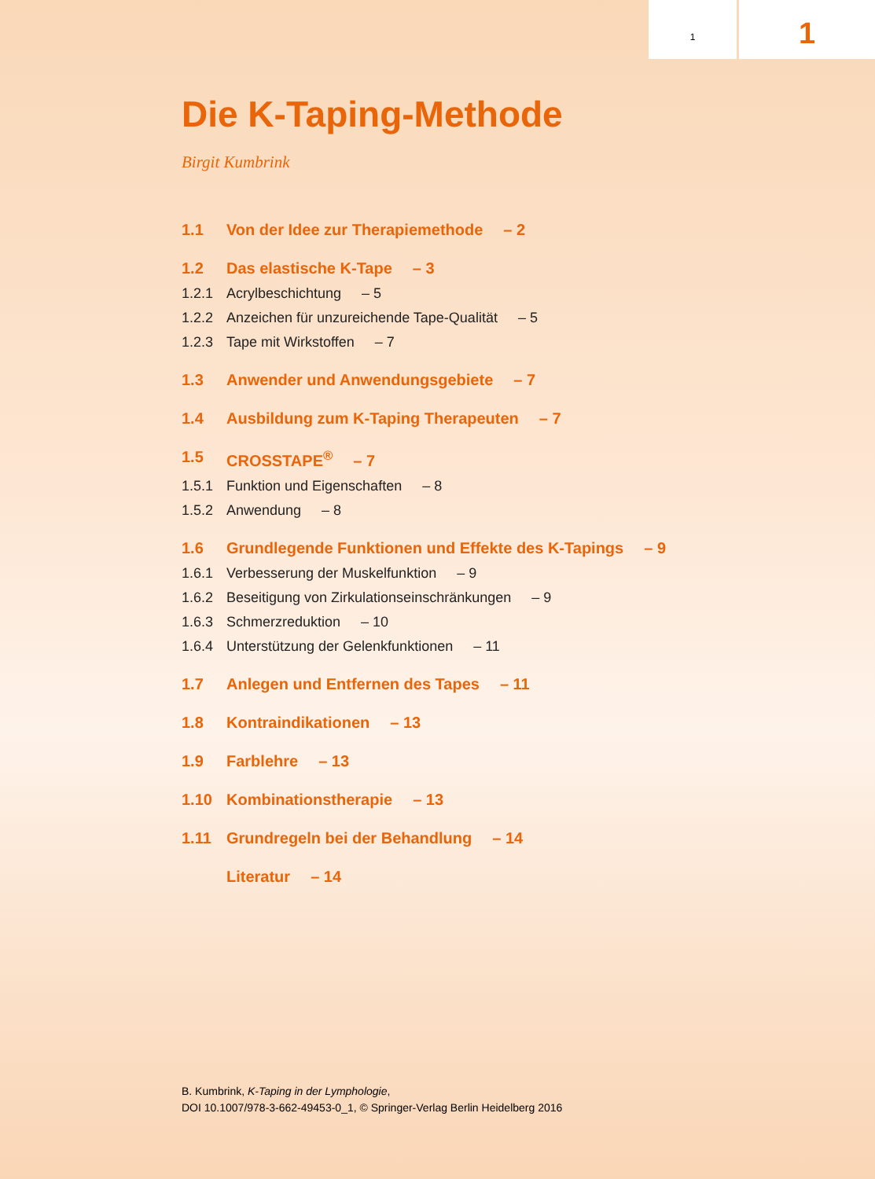1
1
Die K-Taping-Methode
Birgit Kumbrink
1.1 Von der Idee zur Therapiemethode – 2
1.2 Das elastische K-Tape – 3
1.2.1 Acrylbeschichtung – 5
1.2.2 Anzeichen für unzureichende Tape-Qualität – 5
1.2.3 Tape mit Wirkstoffen – 7
1.3 Anwender und Anwendungsgebiete – 7
1.4 Ausbildung zum K-Taping Therapeuten – 7
1.5 CROSSTAPE<sup>®</sup> – 7
1.5.1 Funktion und Eigenschaften – 8
1.5.2 Anwendung – 8
1.6 Grundlegende Funktionen und Effekte des K-Tapings – 9
1.6.1 Verbesserung der Muskelfunktion – 9
1.6.2 Beseitigung von Zirkulationseinschränkungen – 9
1.6.3 Schmerzreduktion – 10
1.6.4 Unterstützung der Gelenkfunktionen – 11
1.7 Anlegen und Entfernen des Tapes – 11
1.8 Kontraindikationen – 13
1.9 Farblehre – 13
1.10 Kombinationstherapie – 13
1.11 Grundregeln bei der Behandlung – 14
Literatur – 14
B. Kumbrink, K-Taping in der Lymphologie,
DOI 10.1007/978-3-662-49453-0_1, © Springer-Verlag Berlin Heidelberg 2016